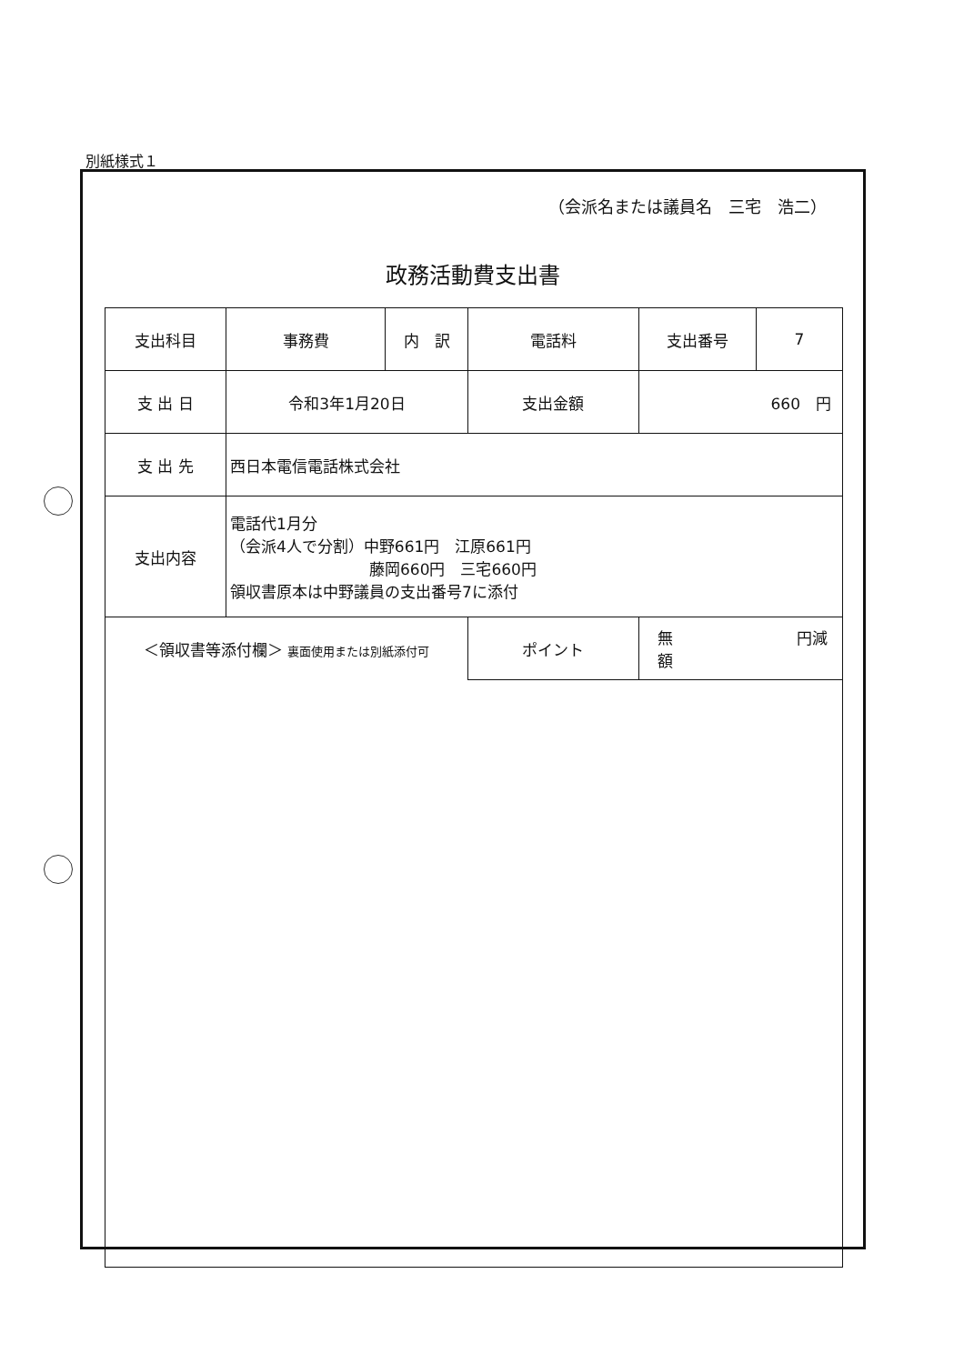別紙様式１
（会派名または議員名　三宅　浩二）
政務活動費支出書
| 支出科目 | 事務費 | 内 訳 | 電話料 | | 支出番号 | 7 |
| 支 出 日 | 令和3年1月20日 | | | 支出金額 | 660 円 | |
| 支 出 先 | 西日本電信電話株式会社 | | | | | |
| 支出内容 | 電話代1月分 （会派4人で分割）中野661円 江原661円 藤岡660円 三宅660円 領収書原本は中野議員の支出番号7に添付 | | | | | |
| ＜領収書等添付欄＞ 裏面使用または別紙添付可 | | | | ポイント | 無 円減額 | |